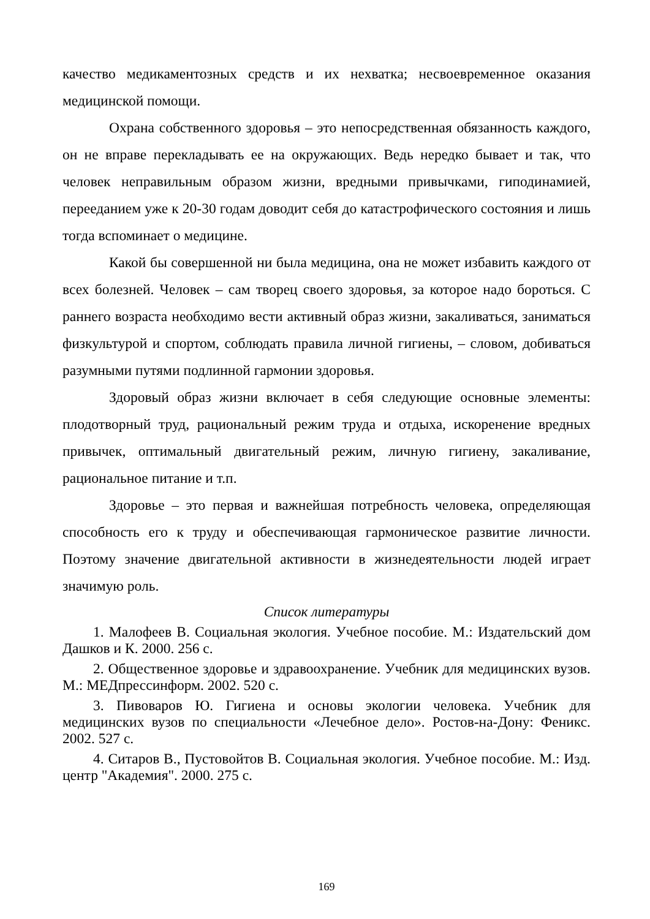качество медикаментозных средств и их нехватка; несвоевременное оказания медицинской помощи.
Охрана собственного здоровья – это непосредственная обязанность каждого, он не вправе перекладывать ее на окружающих. Ведь нередко бывает и так, что человек неправильным образом жизни, вредными привычками, гиподинамией, перееданием уже к 20-30 годам доводит себя до катастрофического состояния и лишь тогда вспоминает о медицине.
Какой бы совершенной ни была медицина, она не может избавить каждого от всех болезней. Человек – сам творец своего здоровья, за которое надо бороться. С раннего возраста необходимо вести активный образ жизни, закаливаться, заниматься физкультурой и спортом, соблюдать правила личной гигиены, – словом, добиваться разумными путями подлинной гармонии здоровья.
Здоровый образ жизни включает в себя следующие основные элементы: плодотворный труд, рациональный режим труда и отдыха, искоренение вредных привычек, оптимальный двигательный режим, личную гигиену, закаливание, рациональное питание и т.п.
Здоровье – это первая и важнейшая потребность человека, определяющая способность его к труду и обеспечивающая гармоническое развитие личности. Поэтому значение двигательной активности в жизнедеятельности людей играет значимую роль.
Список литературы
1. Малофеев В. Социальная экология. Учебное пособие. М.: Издательский дом Дашков и К. 2000. 256 с.
2. Общественное здоровье и здравоохранение. Учебник для медицинских вузов. М.: МЕДпрессинформ. 2002. 520 с.
3. Пивоваров Ю. Гигиена и основы экологии человека. Учебник для медицинских вузов по специальности «Лечебное дело». Ростов-на-Дону: Феникс. 2002. 527 с.
4. Ситаров В., Пустовойтов В. Социальная экология. Учебное пособие. М.: Изд. центр "Академия". 2000. 275 с.
169